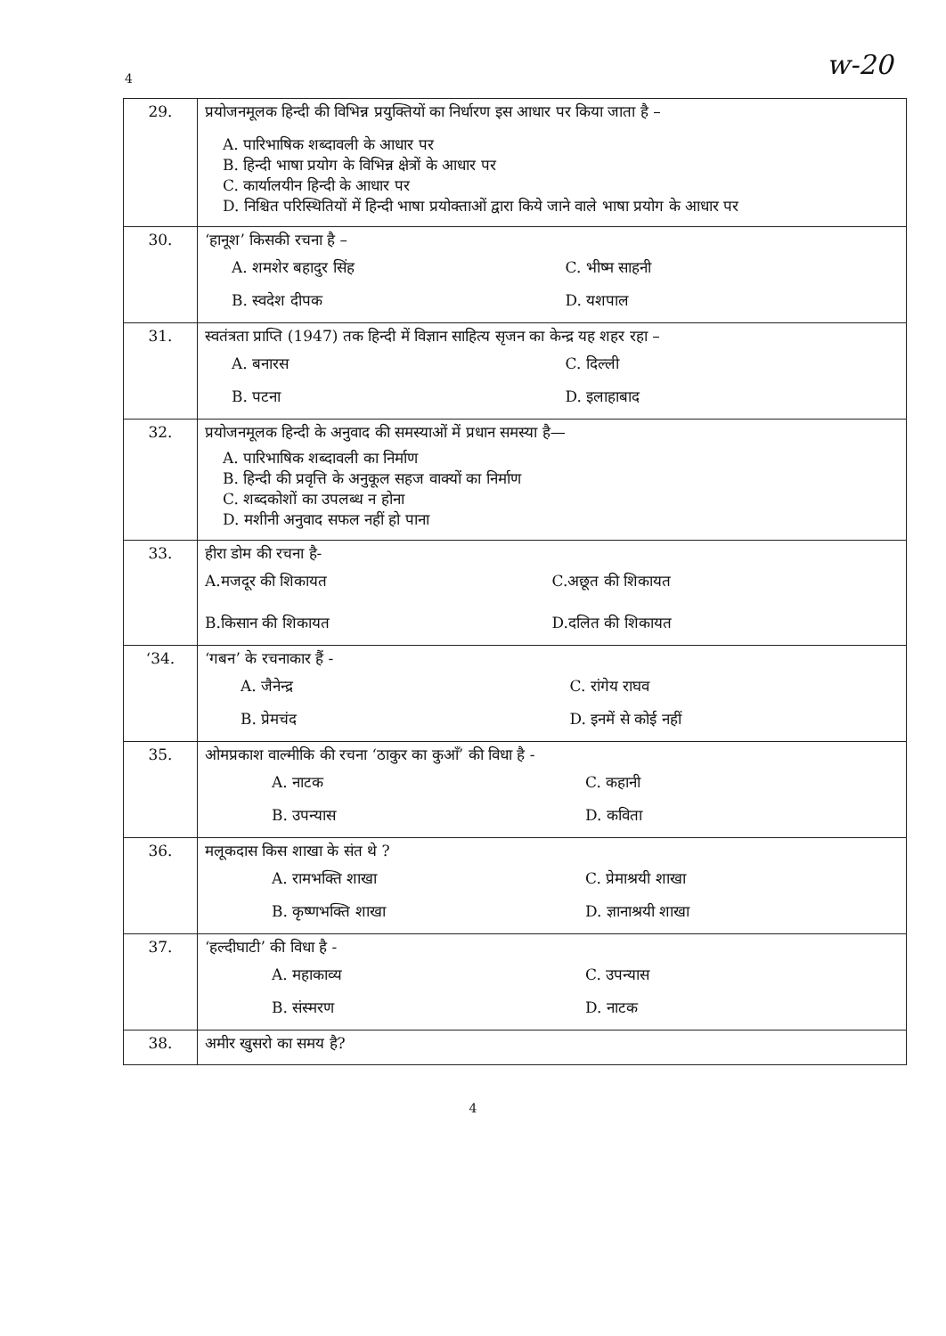4 w-20
| 29. | प्रयोजनमूलक हिन्दी की विभिन्न प्रयुक्तियों का निर्धारण इस आधार पर किया जाता है – A. पारिभाषिक शब्दावली के आधार पर B. हिन्दी भाषा प्रयोग के विभिन्न क्षेत्रों के आधार पर C. कार्यालयीन हिन्दी के आधार पर D. निश्चित परिस्थितियों में हिन्दी भाषा प्रयोक्ताओं द्वारा किये जाने वाले भाषा प्रयोग के आधार पर |
| 30. | ‘हानूश’ किसकी रचना है – A. शमशेर बहादुर सिंह C. भीष्म साहनी B. स्वदेश दीपक D. यशपाल |
| 31. | स्वतंत्रता प्राप्ति (1947) तक हिन्दी में विज्ञान साहित्य सृजन का केन्द्र यह शहर रहा – A. बनारस C. दिल्ली B. पटना D. इलाहाबाद |
| 32. | प्रयोजनमूलक हिन्दी के अनुवाद की समस्याओं में प्रधान समस्या है— A. पारिभाषिक शब्दावली का निर्माण B. हिन्दी की प्रवृत्ति के अनुकूल सहज वाक्यों का निर्माण C. शब्दकोशों का उपलब्ध न होना D. मशीनी अनुवाद सफल नहीं हो पाना |
| 33. | हीरा डोम की रचना है- A.मजदूर की शिकायत C.अछूत की शिकायत B.किसान की शिकायत D.दलित की शिकायत |
| ‘34. | ‘गबन’ के रचनाकार हैं - A. जैनेन्द्र C. रांगेय राघव B. प्रेमचंद D. इनमें से कोई नहीं |
| 35. | ओमप्रकाश वाल्मीकि की रचना ‘ठाकुर का कुआँ’ की विधा है - A. नाटक C. कहानी B. उपन्यास D. कविता |
| 36. | मलूकदास किस शाखा के संत थे ? A. रामभक्ति शाखा C. प्रेमाश्रयी शाखा B. कृष्णभक्ति शाखा D. ज्ञानाश्रयी शाखा |
| 37. | ‘हल्दीघाटी’ की विधा है - A. महाकाव्य C. उपन्यास B. संस्मरण D. नाटक |
| 38. | अमीर खुसरो का समय है? |
4